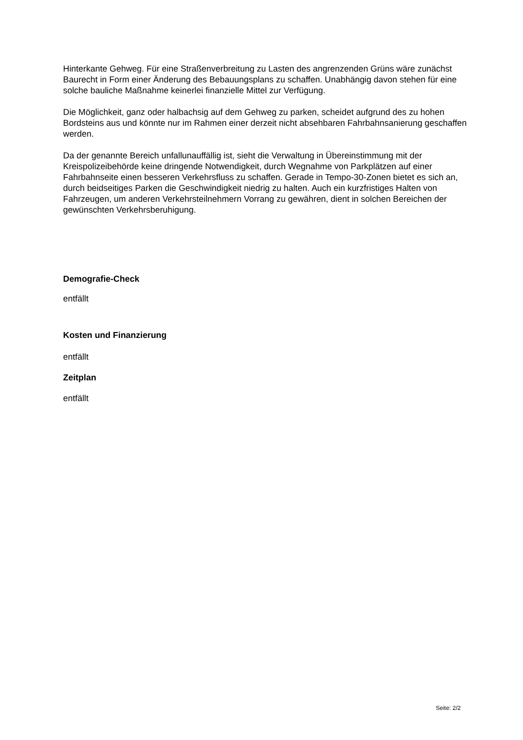Hinterkante Gehweg. Für eine Straßenverbreitung zu Lasten des angrenzenden Grüns wäre zunächst Baurecht in Form einer Änderung des Bebauungsplans zu schaffen. Unabhängig davon stehen für eine solche bauliche Maßnahme keinerlei finanzielle Mittel zur Verfügung.
Die Möglichkeit, ganz oder halbachsig auf dem Gehweg zu parken, scheidet aufgrund des zu hohen Bordsteins aus und könnte nur im Rahmen einer derzeit nicht absehbaren Fahrbahnsanierung geschaffen werden.
Da der genannte Bereich unfallunauffällig ist, sieht die Verwaltung in Übereinstimmung mit der Kreispolizeibehörde keine dringende Notwendigkeit, durch Wegnahme von Parkplätzen auf einer Fahrbahnseite einen besseren Verkehrsfluss zu schaffen. Gerade in Tempo-30-Zonen bietet es sich an, durch beidseitiges Parken die Geschwindigkeit niedrig zu halten. Auch ein kurzfristiges Halten von Fahrzeugen, um anderen Verkehrsteilnehmern Vorrang zu gewähren, dient in solchen Bereichen der gewünschten Verkehrsberuhigung.
Demografie-Check
entfällt
Kosten und Finanzierung
entfällt
Zeitplan
entfällt
Seite: 2/2